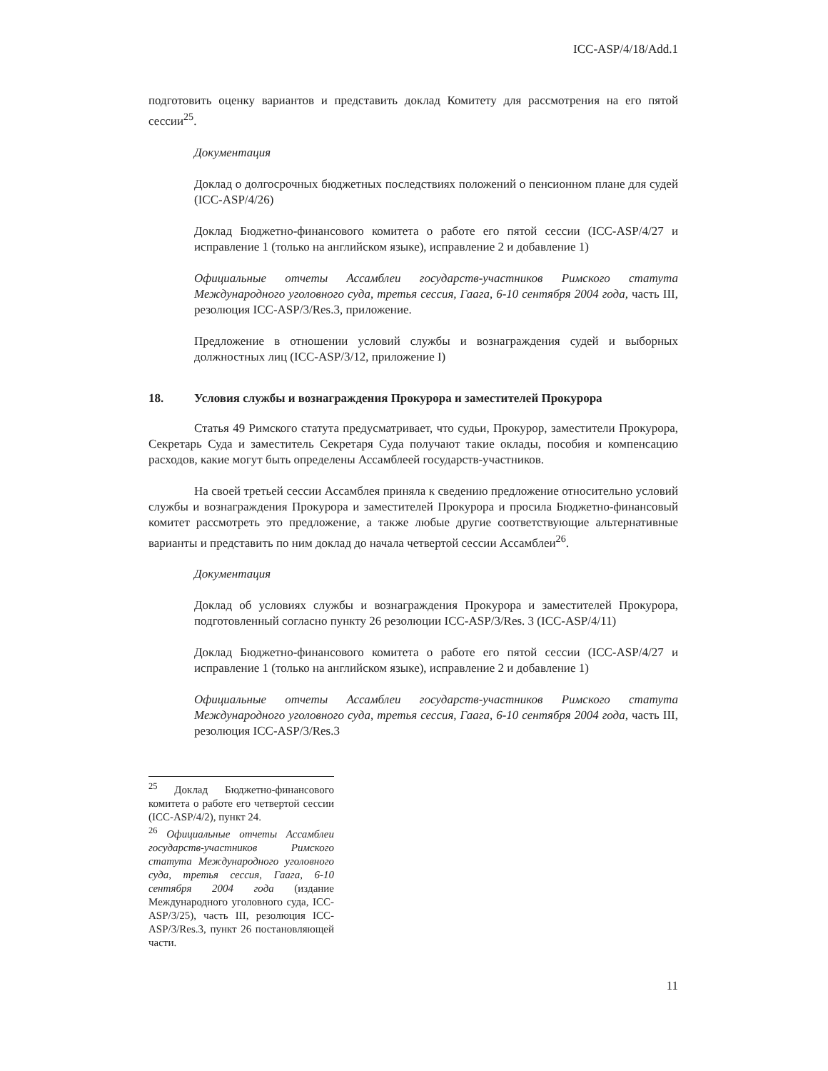ICC-ASP/4/18/Add.1
подготовить оценку вариантов и представить доклад Комитету для рассмотрения на его пятой сессии<sup>25</sup>.
Документация
Доклад о долгосрочных бюджетных последствиях положений о пенсионном плане для судей (ICC-ASP/4/26)
Доклад Бюджетно-финансового комитета о работе его пятой сессии (ICC-ASP/4/27 и исправление 1 (только на английском языке), исправление 2 и добавление 1)
Официальные отчеты Ассамблеи государств-участников Римского статута Международного уголовного суда, третья сессия, Гаага, 6-10 сентября 2004 года, часть III, резолюция ICC-ASP/3/Res.3, приложение.
Предложение в отношении условий службы и вознаграждения судей и выборных должностных лиц (ICC-ASP/3/12, приложение I)
18. Условия службы и вознаграждения Прокурора и заместителей Прокурора
Статья 49 Римского статута предусматривает, что судьи, Прокурор, заместители Прокурора, Секретарь Суда и заместитель Секретаря Суда получают такие оклады, пособия и компенсацию расходов, какие могут быть определены Ассамблеей государств-участников.
На своей третьей сессии Ассамблея приняла к сведению предложение относительно условий службы и вознаграждения Прокурора и заместителей Прокурора и просила Бюджетно-финансовый комитет рассмотреть это предложение, а также любые другие соответствующие альтернативные варианты и представить по ним доклад до начала четвертой сессии Ассамблеи<sup>26</sup>.
Документация
Доклад об условиях службы и вознаграждения Прокурора и заместителей Прокурора, подготовленный согласно пункту 26 резолюции ICC-ASP/3/Res. 3 (ICC-ASP/4/11)
Доклад Бюджетно-финансового комитета о работе его пятой сессии (ICC-ASP/4/27 и исправление 1 (только на английском языке), исправление 2 и добавление 1)
Официальные отчеты Ассамблеи государств-участников Римского статута Международного уголовного суда, третья сессия, Гаага, 6-10 сентября 2004 года, часть III, резолюция ICC-ASP/3/Res.3
<sup>25</sup> Доклад Бюджетно-финансового комитета о работе его четвертой сессии (ICC-ASP/4/2), пункт 24.
<sup>26</sup> Официальные отчеты Ассамблеи государств-участников Римского статута Международного уголовного суда, третья сессия, Гаага, 6-10 сентября 2004 года (издание Международного уголовного суда, ICC-ASP/3/25), часть III, резолюция ICC-ASP/3/Res.3, пункт 26 постановляющей части.
11